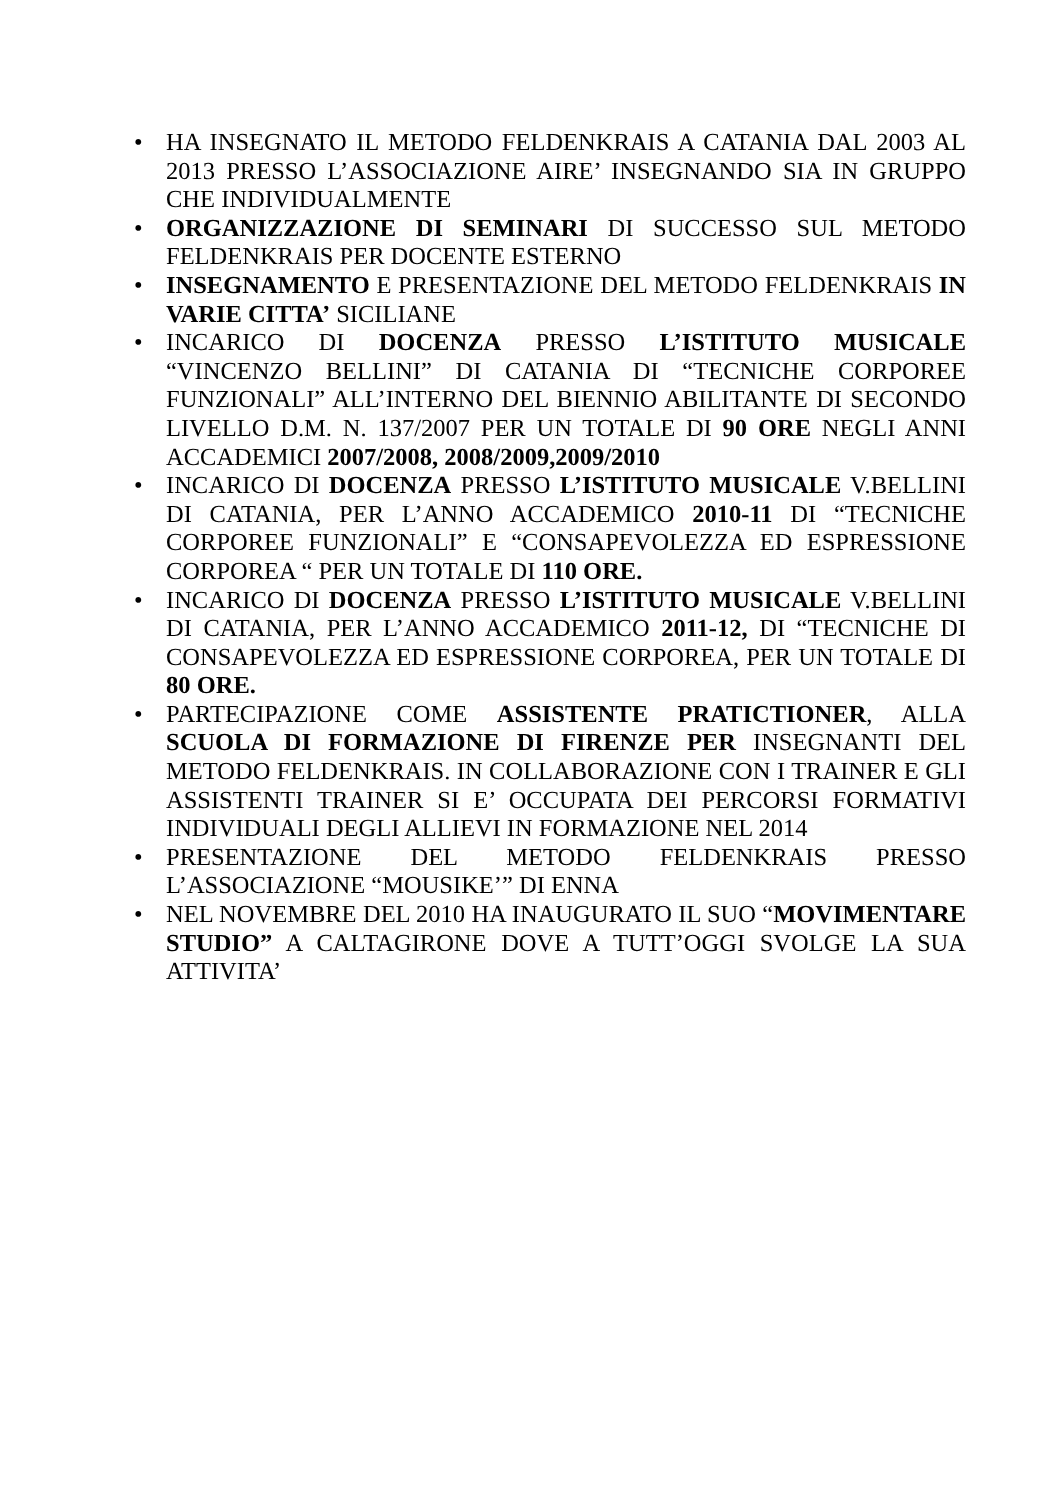• HA INSEGNATO IL METODO FELDENKRAIS A CATANIA DAL 2003 AL 2013 PRESSO L’ASSOCIAZIONE AIRE’ INSEGNANDO SIA IN GRUPPO CHE INDIVIDUALMENTE
• ORGANIZZAZIONE DI SEMINARI DI SUCCESSO SUL METODO FELDENKRAIS PER DOCENTE ESTERNO
• INSEGNAMENTO E PRESENTAZIONE DEL METODO FELDENKRAIS IN VARIE CITTA’ SICILIANE
• INCARICO DI DOCENZA PRESSO L’ISTITUTO MUSICALE “VINCENZO BELLINI” DI CATANIA DI “TECNICHE CORPOREE FUNZIONALI” ALL’INTERNO DEL BIENNIO ABILITANTE DI SECONDO LIVELLO D.M. N. 137/2007 PER UN TOTALE DI 90 ORE NEGLI ANNI ACCADEMICI 2007/2008, 2008/2009,2009/2010
• INCARICO DI DOCENZA PRESSO L’ISTITUTO MUSICALE V.BELLINI DI CATANIA, PER L’ANNO ACCADEMICO 2010-11 DI “TECNICHE CORPOREE FUNZIONALI” E “CONSAPEVOLEZZA ED ESPRESSIONE CORPOREA “ PER UN TOTALE DI 110 ORE.
• INCARICO DI DOCENZA PRESSO L’ISTITUTO MUSICALE V.BELLINI DI CATANIA, PER L’ANNO ACCADEMICO 2011-12, DI “TECNICHE DI CONSAPEVOLEZZA ED ESPRESSIONE CORPOREA, PER UN TOTALE DI 80 ORE.
• PARTECIPAZIONE COME ASSISTENTE PRATICTIONER, ALLA SCUOLA DI FORMAZIONE DI FIRENZE PER INSEGNANTI DEL METODO FELDENKRAIS. IN COLLABORAZIONE CON I TRAINER E GLI ASSISTENTI TRAINER SI E’ OCCUPATA DEI PERCORSI FORMATIVI INDIVIDUALI DEGLI ALLIEVI IN FORMAZIONE NEL 2014
• PRESENTAZIONE DEL METODO FELDENKRAIS PRESSO L’ASSOCIAZIONE “MOUSIKE’” DI ENNA
• NEL NOVEMBRE DEL 2010 HA INAUGURATO IL SUO “MOVIMENTARE STUDIO” A CALTAGIRONE DOVE A TUTT’OGGI SVOLGE LA SUA ATTIVITA’